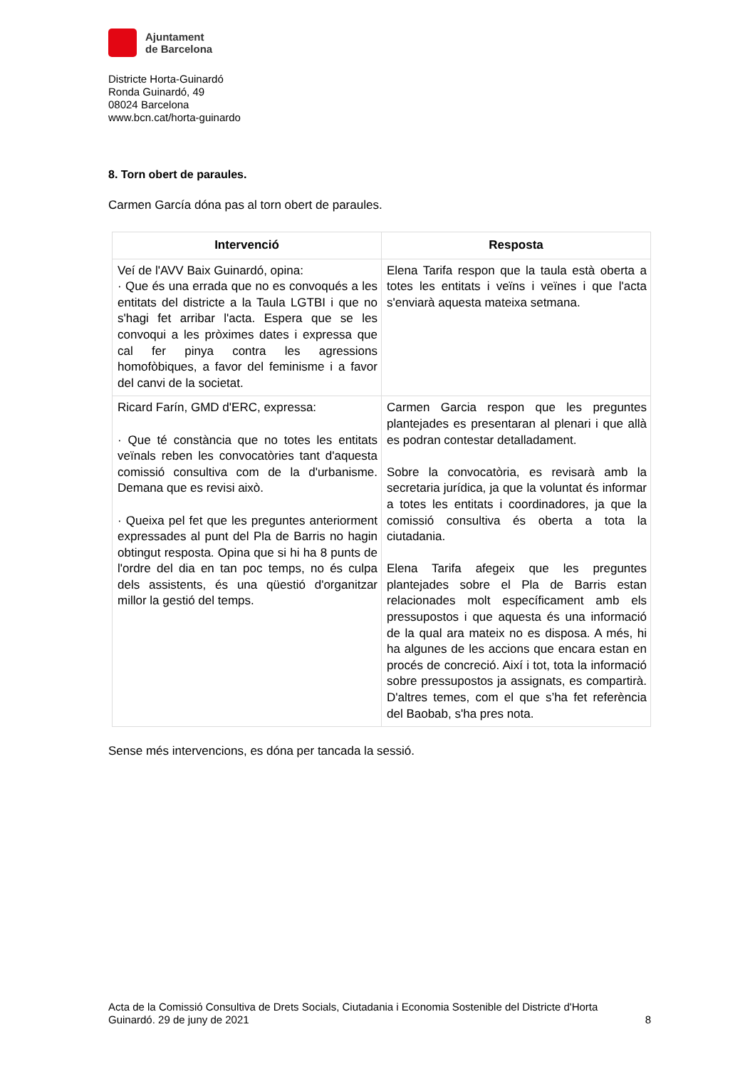Ajuntament
de Barcelona
Districte Horta-Guinardó
Ronda Guinardó, 49
08024 Barcelona
www.bcn.cat/horta-guinardo
8. Torn obert de paraules.
Carmen García dóna pas al torn obert de paraules.
| Intervenció | Resposta |
| --- | --- |
| Veí de l'AVV Baix Guinardó, opina: · Que és una errada que no es convoqués a les entitats del districte a la Taula LGTBI i que no s'hagi fet arribar l'acta. Espera que se les convoqui a les pròximes dates i expressa que cal fer pinya contra les agressions homofòbiques, a favor del feminisme i a favor del canvi de la societat. | Elena Tarifa respon que la taula està oberta a totes les entitats i veïns i veïnes i que l'acta s'enviarà aquesta mateixa setmana. |
| Ricard Farín, GMD d'ERC, expressa: · Que té constància que no totes les entitats veïnals reben les convocatòries tant d'aquesta comissió consultiva com de la d'urbanisme. Demana que es revisi això. · Queixa pel fet que les preguntes anteriorment expressades al punt del Pla de Barris no hagin obtingut resposta. Opina que si hi ha 8 punts de l'ordre del dia en tan poc temps, no és culpa dels assistents, és una qüestió d'organitzar millor la gestió del temps. | Carmen Garcia respon que les preguntes plantejades es presentaran al plenari i que allà es podran contestar detalladament. Sobre la convocatòria, es revisarà amb la secretaria jurídica, ja que la voluntat és informar a totes les entitats i coordinadores, ja que la comissió consultiva és oberta a tota la ciutadania. Elena Tarifa afegeix que les preguntes plantejades sobre el Pla de Barris estan relacionades molt específicament amb els pressupostos i que aquesta és una informació de la qual ara mateix no es disposa. A més, hi ha algunes de les accions que encara estan en procés de concreció. Així i tot, tota la informació sobre pressupostos ja assignats, es compartirà. D'altres temes, com el que s’ha fet referència del Baobab, s'ha pres nota. |
Sense més intervencions, es dóna per tancada la sessió.
Acta de la Comissió Consultiva de Drets Socials, Ciutadania i Economia Sostenible del Districte d'Horta
Guinardó. 29 de juny de 2021 8